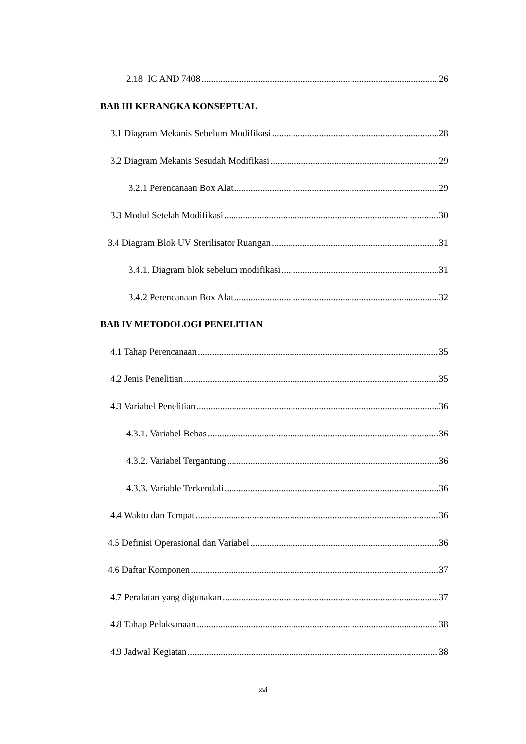2.18 IC AND 7408 26
BAB III KERANGKA KONSEPTUAL
3.1 Diagram Mekanis Sebelum Modifikasi 28
3.2 Diagram Mekanis Sesudah Modifikasi 29
3.2.1 Perencanaan Box Alat 29
3.3 Modul Setelah Modifikasi 30
3.4 Diagram Blok UV Sterilisator Ruangan 31
3.4.1. Diagram blok sebelum modifikasi 31
3.4.2 Perencanaan Box Alat 32
BAB IV METODOLOGI PENELITIAN
4.1 Tahap Perencanaan 35
4.2 Jenis Penelitian 35
4.3 Variabel Penelitian 36
4.3.1. Variabel Bebas 36
4.3.2. Variabel Tergantung 36
4.3.3. Variable Terkendali 36
4.4 Waktu dan Tempat 36
4.5 Definisi Operasional dan Variabel 36
4.6 Daftar Komponen 37
4.7 Peralatan yang digunakan 37
4.8 Tahap Pelaksanaan 38
4.9 Jadwal Kegiatan 38
xvi